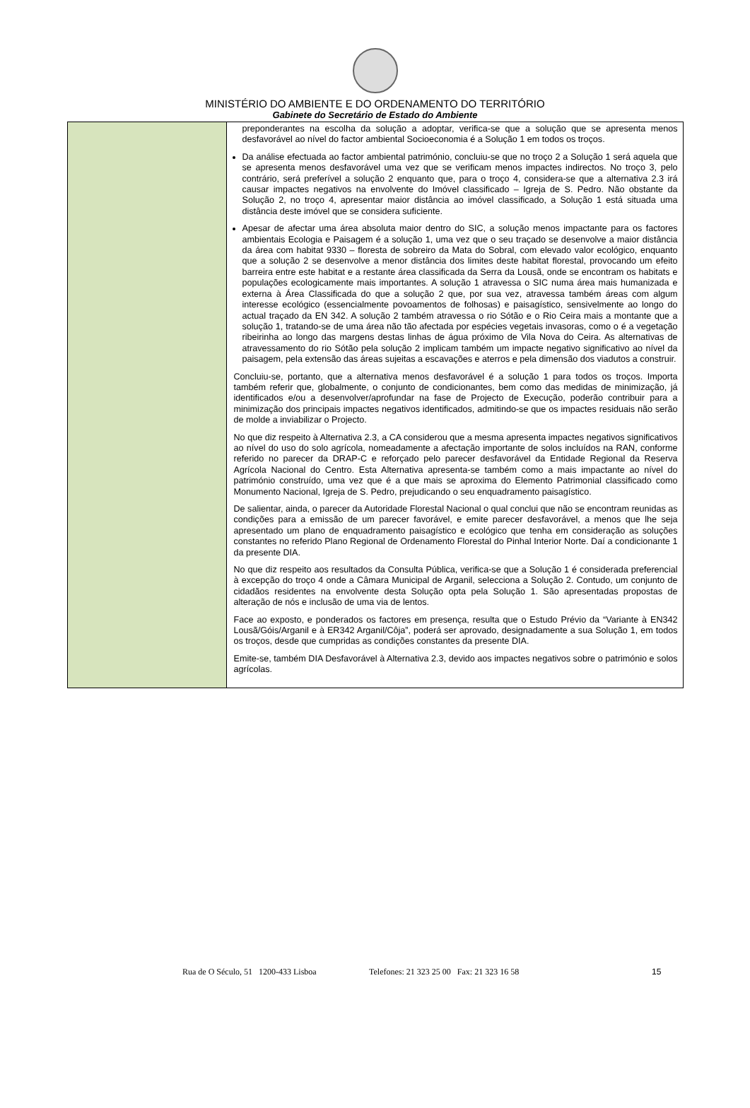MINISTÉRIO DO AMBIENTE E DO ORDENAMENTO DO TERRITÓRIO
Gabinete do Secretário de Estado do Ambiente
| | preponderantes na escolha da solução a adoptar, verifica-se que a solução que se apresenta menos desfavorável ao nível do factor ambiental Socioeconomia é a Solução 1 em todos os troços. Da análise efectuada ao factor ambiental património, concluiu-se que no troço 2 a Solução 1 será aquela que se apresenta menos desfavorável uma vez que se verificam menos impactes indirectos. No troço 3, pelo contrário, será preferível a solução 2 enquanto que, para o troço 4, considera-se que a alternativa 2.3 irá causar impactes negativos na envolvente do Imóvel classificado – Igreja de S. Pedro. Não obstante da Solução 2, no troço 4, apresentar maior distância ao imóvel classificado, a Solução 1 está situada uma distância deste imóvel que se considera suficiente. Apesar de afectar uma área absoluta maior dentro do SIC, a solução menos impactante para os factores ambientais Ecologia e Paisagem é a solução 1, uma vez que o seu traçado se desenvolve a maior distância da área com habitat 9330 – floresta de sobreiro da Mata do Sobral, com elevado valor ecológico, enquanto que a solução 2 se desenvolve a menor distância dos limites deste habitat florestal, provocando um efeito barreira entre este habitat e a restante área classificada da Serra da Lousã, onde se encontram os habitats e populações ecologicamente mais importantes. A solução 1 atravessa o SIC numa área mais humanizada e externa à Área Classificada do que a solução 2 que, por sua vez, atravessa também áreas com algum interesse ecológico (essencialmente povoamentos de folhosas) e paisagístico, sensivelmente ao longo do actual traçado da EN 342. A solução 2 também atravessa o rio Sótão e o Rio Ceira mais a montante que a solução 1, tratando-se de uma área não tão afectada por espécies vegetais invasoras, como o é a vegetação ribeirinha ao longo das margens destas linhas de água próximo de Vila Nova do Ceira. As alternativas de atravessamento do rio Sótão pela solução 2 implicam também um impacte negativo significativo ao nível da paisagem, pela extensão das áreas sujeitas a escavações e aterros e pela dimensão dos viadutos a construir. Concluiu-se, portanto, que a alternativa menos desfavorável é a solução 1 para todos os troços. Importa também referir que, globalmente, o conjunto de condicionantes, bem como das medidas de minimização, já identificados e/ou a desenvolver/aprofundar na fase de Projecto de Execução, poderão contribuir para a minimização dos principais impactes negativos identificados, admitindo-se que os impactes residuais não serão de molde a inviabilizar o Projecto. No que diz respeito à Alternativa 2.3, a CA considerou que a mesma apresenta impactes negativos significativos ao nível do uso do solo agrícola, nomeadamente a afectação importante de solos incluídos na RAN, conforme referido no parecer da DRAP-C e reforçado pelo parecer desfavorável da Entidade Regional da Reserva Agrícola Nacional do Centro. Esta Alternativa apresenta-se também como a mais impactante ao nível do património construído, uma vez que é a que mais se aproxima do Elemento Patrimonial classificado como Monumento Nacional, Igreja de S. Pedro, prejudicando o seu enquadramento paisagístico. De salientar, ainda, o parecer da Autoridade Florestal Nacional o qual conclui que não se encontram reunidas as condições para a emissão de um parecer favorável, e emite parecer desfavorável, a menos que lhe seja apresentado um plano de enquadramento paisagístico e ecológico que tenha em consideração as soluções constantes no referido Plano Regional de Ordenamento Florestal do Pinhal Interior Norte. Daí a condicionante 1 da presente DIA. No que diz respeito aos resultados da Consulta Pública, verifica-se que a Solução 1 é considerada preferencial à excepção do troço 4 onde a Câmara Municipal de Arganil, selecciona a Solução 2. Contudo, um conjunto de cidadãos residentes na envolvente desta Solução opta pela Solução 1. São apresentadas propostas de alteração de nós e inclusão de uma via de lentos. Face ao exposto, e ponderados os factores em presença, resulta que o Estudo Prévio da “Variante à EN342 Lousã/Góis/Arganil e à ER342 Arganil/Côja”, poderá ser aprovado, designadamente a sua Solução 1, em todos os troços, desde que cumpridas as condições constantes da presente DIA. Emite-se, também DIA Desfavorável à Alternativa 2.3, devido aos impactes negativos sobre o património e solos agrícolas. |
Rua de O Século, 51 1200-433 Lisboa Telefones: 21 323 25 00 Fax: 21 323 16 58 15